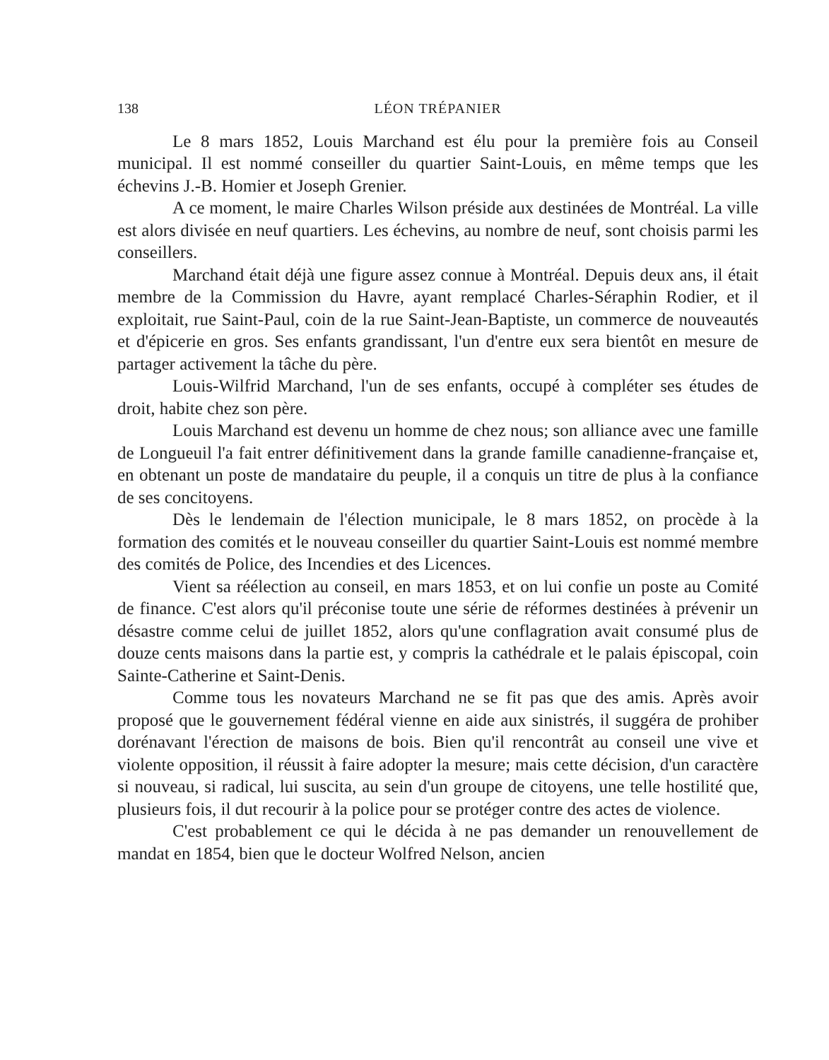138 LÉON TRÉPANIER
Le 8 mars 1852, Louis Marchand est élu pour la première fois au Conseil municipal. Il est nommé conseiller du quartier Saint-Louis, en même temps que les échevins J.-B. Homier et Joseph Grenier.
A ce moment, le maire Charles Wilson préside aux destinées de Montréal. La ville est alors divisée en neuf quartiers. Les échevins, au nombre de neuf, sont choisis parmi les conseillers.
Marchand était déjà une figure assez connue à Montréal. Depuis deux ans, il était membre de la Commission du Havre, ayant remplacé Charles-Séraphin Rodier, et il exploitait, rue Saint-Paul, coin de la rue Saint-Jean-Baptiste, un commerce de nouveautés et d'épicerie en gros. Ses enfants grandissant, l'un d'entre eux sera bientôt en mesure de partager activement la tâche du père.
Louis-Wilfrid Marchand, l'un de ses enfants, occupé à compléter ses études de droit, habite chez son père.
Louis Marchand est devenu un homme de chez nous; son alliance avec une famille de Longueuil l'a fait entrer définitivement dans la grande famille canadienne-française et, en obtenant un poste de mandataire du peuple, il a conquis un titre de plus à la confiance de ses concitoyens.
Dès le lendemain de l'élection municipale, le 8 mars 1852, on procède à la formation des comités et le nouveau conseiller du quartier Saint-Louis est nommé membre des comités de Police, des Incendies et des Licences.
Vient sa réélection au conseil, en mars 1853, et on lui confie un poste au Comité de finance. C'est alors qu'il préconise toute une série de réformes destinées à prévenir un désastre comme celui de juillet 1852, alors qu'une conflagration avait consumé plus de douze cents maisons dans la partie est, y compris la cathédrale et le palais épiscopal, coin Sainte-Catherine et Saint-Denis.
Comme tous les novateurs Marchand ne se fit pas que des amis. Après avoir proposé que le gouvernement fédéral vienne en aide aux sinistrés, il suggéra de prohiber dorénavant l'érection de maisons de bois. Bien qu'il rencontrât au conseil une vive et violente opposition, il réussit à faire adopter la mesure; mais cette décision, d'un caractère si nouveau, si radical, lui suscita, au sein d'un groupe de citoyens, une telle hostilité que, plusieurs fois, il dut recourir à la police pour se protéger contre des actes de violence.
C'est probablement ce qui le décida à ne pas demander un renouvellement de mandat en 1854, bien que le docteur Wolfred Nelson, ancien